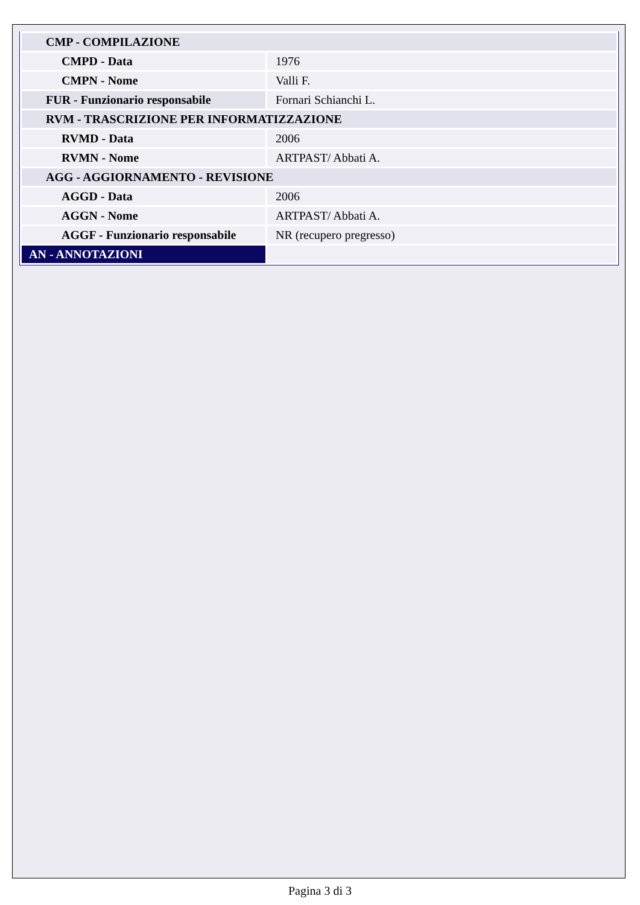| CMP - COMPILAZIONE | |
| CMPD - Data | 1976 |
| CMPN - Nome | Valli F. |
| FUR - Funzionario responsabile | Fornari Schianchi L. |
| RVM - TRASCRIZIONE PER INFORMATIZZAZIONE | |
| RVMD - Data | 2006 |
| RVMN - Nome | ARTPAST/ Abbati A. |
| AGG - AGGIORNAMENTO - REVISIONE | |
| AGGD - Data | 2006 |
| AGGN - Nome | ARTPAST/ Abbati A. |
| AGGF - Funzionario responsabile | NR (recupero pregresso) |
| AN - ANNOTAZIONI | |
Pagina 3 di 3